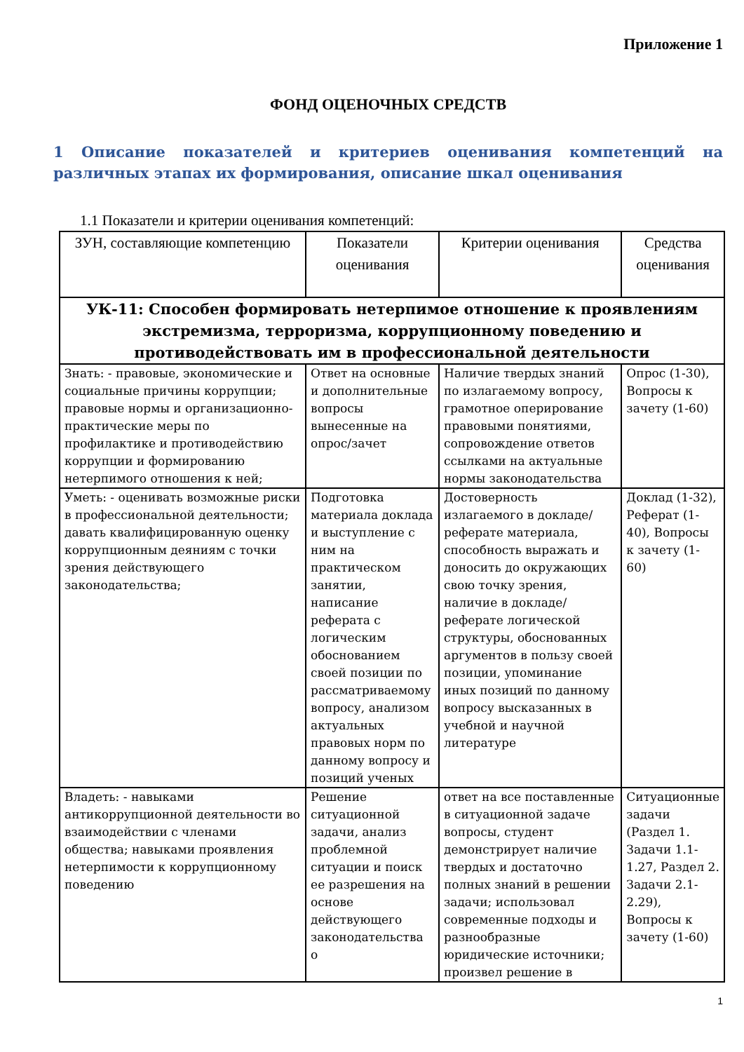Приложение 1
ФОНД ОЦЕНОЧНЫХ СРЕДСТВ
1 Описание показателей и критериев оценивания компетенций на различных этапах их формирования, описание шкал оценивания
1.1 Показатели и критерии оценивания компетенций:
| ЗУН, составляющие компетенцию | Показатели оценивания | Критерии оценивания | Средства оценивания |
| --- | --- | --- | --- |
| УК-11: Способен формировать нетерпимое отношение к проявлениям экстремизма, терроризма, коррупционному поведению и противодействовать им в профессиональной деятельности | | | |
| Знать: - правовые, экономические и социальные причины коррупции; правовые нормы и организационно-практические меры по профилактике и противодействию коррупции и формированию нетерпимого отношения к ней; | Ответ на основные и дополнительные вопросы вынесенные на опрос/зачет | Наличие твердых знаний по излагаемому вопросу, грамотное оперирование правовыми понятиями, сопровождение ответов ссылками на актуальные нормы законодательства | Опрос (1-30), Вопросы к зачету (1-60) |
| Уметь: - оценивать возможные риски в профессиональной деятельности; давать квалифицированную оценку коррупционным деяниям с точки зрения действующего законодательства; | Подготовка материала доклада и выступление с ним на практическом занятии, написание реферата с логическим обоснованием своей позиции по рассматриваемому вопросу, анализом актуальных правовых норм по данному вопросу и позиций ученых | Достоверность излагаемого в докладе/реферате материала, способность выражать и доносить до окружающих свою точку зрения, наличие в докладе/реферате логической структуры, обоснованных аргументов в пользу своей позиции, упоминание иных позиций по данному вопросу высказанных в учебной и научной литературе | Доклад (1-32), Реферат (1-40), Вопросы к зачету (1-60) |
| Владеть: - навыками антикоррупционной деятельности во взаимодействии с членами общества; навыками проявления нетерпимости к коррупционному поведению | Решение ситуационной задачи, анализ проблемной ситуации и поиск ее разрешения на основе действующего законодательства о | ответ на все поставленные в ситуационной задаче вопросы, студент демонстрирует наличие твердых и достаточно полных знаний в решении задачи; использовал современные подходы и разнообразные юридические источники; произвел решение в | Ситуационные задачи (Раздел 1. Задачи 1.1-1.27, Раздел 2. Задачи 2.1-2.29), Вопросы к зачету (1-60) |
1